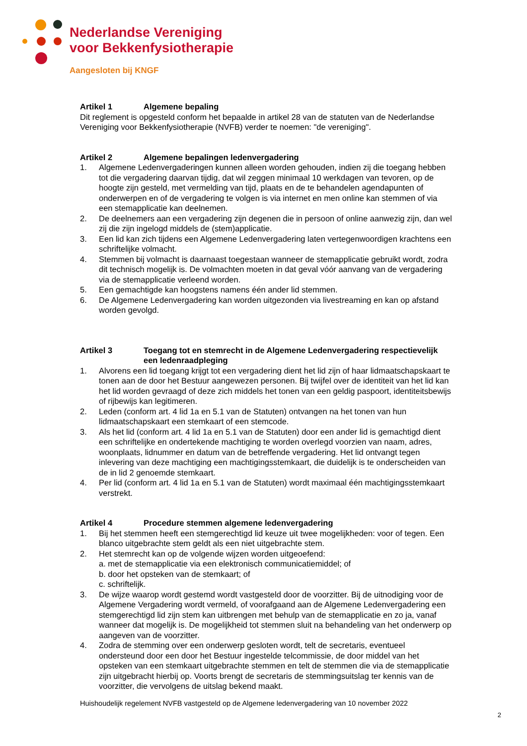Nederlandse Vereniging
voor Bekkenfysiotherapie
Aangesloten bij KNGF
Artikel 1 Algemene bepaling
Dit reglement is opgesteld conform het bepaalde in artikel 28 van de statuten van de Nederlandse Vereniging voor Bekkenfysiotherapie (NVFB) verder te noemen: "de vereniging".
Artikel 2 Algemene bepalingen ledenvergadering
1. Algemene Ledenvergaderingen kunnen alleen worden gehouden, indien zij die toegang hebben tot die vergadering daarvan tijdig, dat wil zeggen minimaal 10 werkdagen van tevoren, op de hoogte zijn gesteld, met vermelding van tijd, plaats en de te behandelen agendapunten of onderwerpen en of de vergadering te volgen is via internet en men online kan stemmen of via een stemapplicatie kan deelnemen.
2. De deelnemers aan een vergadering zijn degenen die in persoon of online aanwezig zijn, dan wel zij die zijn ingelogd middels de (stem)applicatie.
3. Een lid kan zich tijdens een Algemene Ledenvergadering laten vertegenwoordigen krachtens een schriftelijke volmacht.
4. Stemmen bij volmacht is daarnaast toegestaan wanneer de stemapplicatie gebruikt wordt, zodra dit technisch mogelijk is. De volmachten moeten in dat geval vóór aanvang van de vergadering via de stemapplicatie verleend worden.
5. Een gemachtigde kan hoogstens namens één ander lid stemmen.
6. De Algemene Ledenvergadering kan worden uitgezonden via livestreaming en kan op afstand worden gevolgd.
Artikel 3 Toegang tot en stemrecht in de Algemene Ledenvergadering respectievelijk een ledenraadpleging
1. Alvorens een lid toegang krijgt tot een vergadering dient het lid zijn of haar lidmaatschapskaart te tonen aan de door het Bestuur aangewezen personen. Bij twijfel over de identiteit van het lid kan het lid worden gevraagd of deze zich middels het tonen van een geldig paspoort, identiteitsbewijs of rijbewijs kan legitimeren.
2. Leden (conform art. 4 lid 1a en 5.1 van de Statuten) ontvangen na het tonen van hun lidmaatschapskaart een stemkaart of een stemcode.
3. Als het lid (conform art. 4 lid 1a en 5.1 van de Statuten) door een ander lid is gemachtigd dient een schriftelijke en ondertekende machtiging te worden overlegd voorzien van naam, adres, woonplaats, lidnummer en datum van de betreffende vergadering. Het lid ontvangt tegen inlevering van deze machtiging een machtigingsstemkaart, die duidelijk is te onderscheiden van de in lid 2 genoemde stemkaart.
4. Per lid (conform art. 4 lid 1a en 5.1 van de Statuten) wordt maximaal één machtigingsstemkaart verstrekt.
Artikel 4 Procedure stemmen algemene ledenvergadering
1. Bij het stemmen heeft een stemgerechtigd lid keuze uit twee mogelijkheden: voor of tegen. Een blanco uitgebrachte stem geldt als een niet uitgebrachte stem.
2. Het stemrecht kan op de volgende wijzen worden uitgeoefend:
a. met de stemapplicatie via een elektronisch communicatiemiddel; of
b. door het opsteken van de stemkaart; of
c. schriftelijk.
3. De wijze waarop wordt gestemd wordt vastgesteld door de voorzitter. Bij de uitnodiging voor de Algemene Vergadering wordt vermeld, of voorafgaand aan de Algemene Ledenvergadering een stemgerechtigd lid zijn stem kan uitbrengen met behulp van de stemapplicatie en zo ja, vanaf wanneer dat mogelijk is. De mogelijkheid tot stemmen sluit na behandeling van het onderwerp op aangeven van de voorzitter.
4. Zodra de stemming over een onderwerp gesloten wordt, telt de secretaris, eventueel ondersteund door een door het Bestuur ingestelde telcommissie, de door middel van het opsteken van een stemkaart uitgebrachte stemmen en telt de stemmen die via de stemapplicatie zijn uitgebracht hierbij op. Voorts brengt de secretaris de stemmingsuitslag ter kennis van de voorzitter, die vervolgens de uitslag bekend maakt.
Huishoudelijk regelement NVFB vastgesteld op de Algemene ledenvergadering van 10 november 2022
2